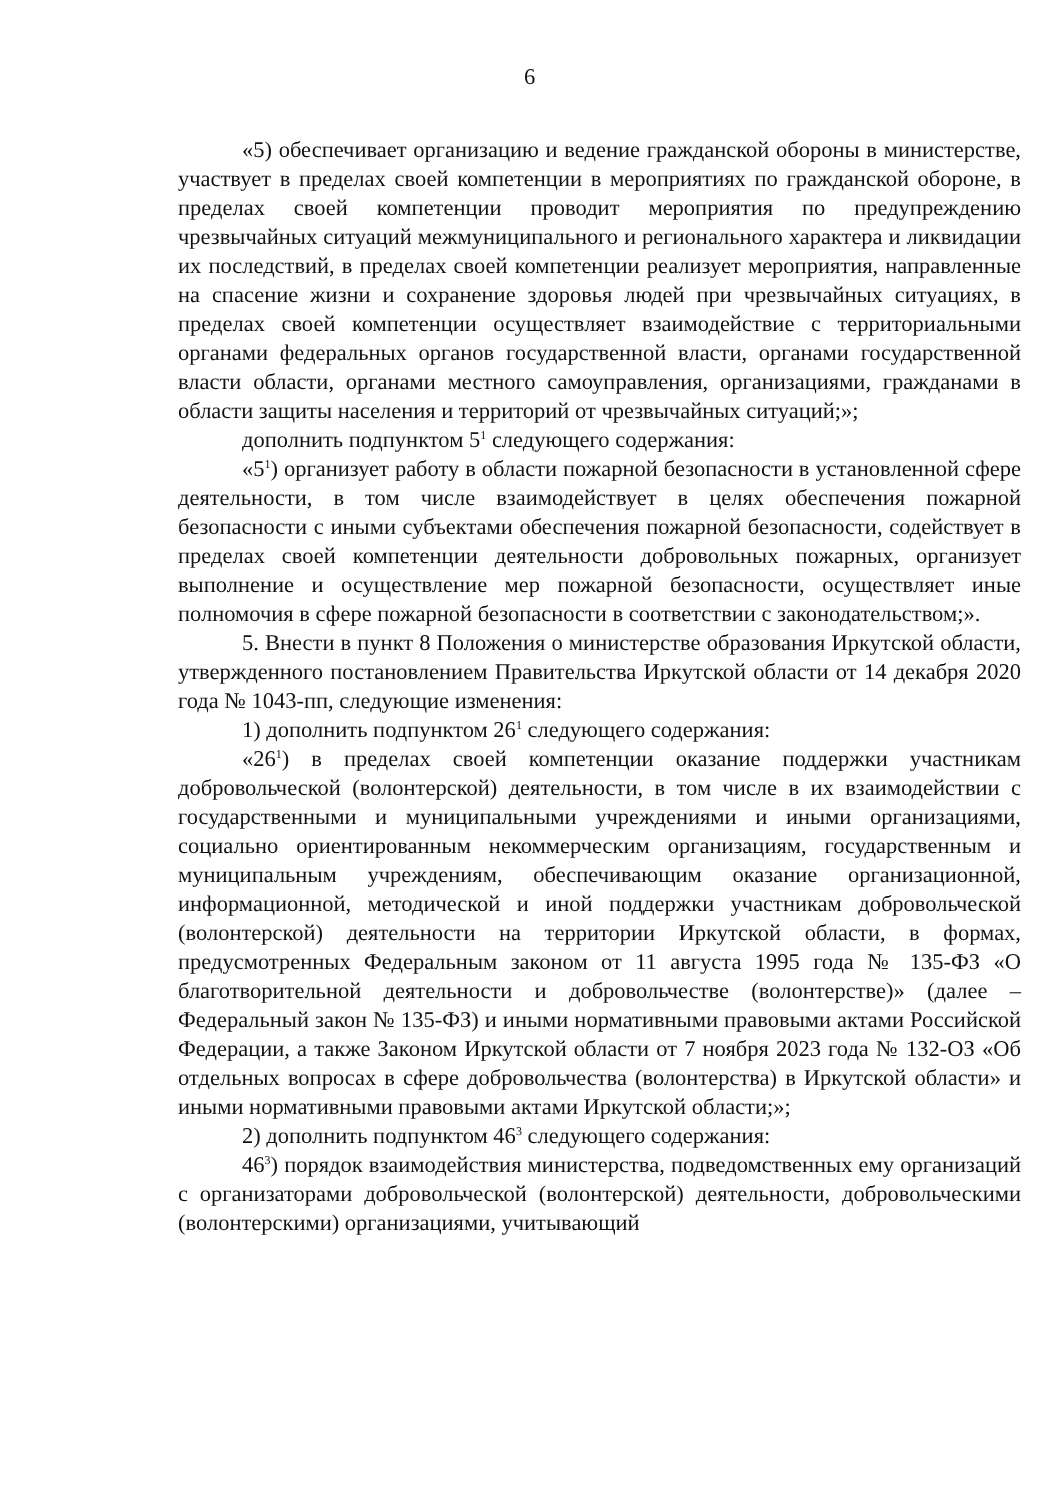6
«5) обеспечивает организацию и ведение гражданской обороны в министерстве, участвует в пределах своей компетенции в мероприятиях по гражданской обороне, в пределах своей компетенции проводит мероприятия по предупреждению чрезвычайных ситуаций межмуниципального и регионального характера и ликвидации их последствий, в пределах своей компетенции реализует мероприятия, направленные на спасение жизни и сохранение здоровья людей при чрезвычайных ситуациях, в пределах своей компетенции осуществляет взаимодействие с территориальными органами федеральных органов государственной власти, органами государственной власти области, органами местного самоуправления, организациями, гражданами в области защиты населения и территорий от чрезвычайных ситуаций;»;
дополнить подпунктом 5<sup>1</sup> следующего содержания:
«5<sup>1</sup>) организует работу в области пожарной безопасности в установленной сфере деятельности, в том числе взаимодействует в целях обеспечения пожарной безопасности с иными субъектами обеспечения пожарной безопасности, содействует в пределах своей компетенции деятельности добровольных пожарных, организует выполнение и осуществление мер пожарной безопасности, осуществляет иные полномочия в сфере пожарной безопасности в соответствии с законодательством;».
5. Внести в пункт 8 Положения о министерстве образования Иркутской области, утвержденного постановлением Правительства Иркутской области от 14 декабря 2020 года № 1043-пп, следующие изменения:
1) дополнить подпунктом 26<sup>1</sup> следующего содержания:
«26<sup>1</sup>) в пределах своей компетенции оказание поддержки участникам добровольческой (волонтерской) деятельности, в том числе в их взаимодействии с государственными и муниципальными учреждениями и иными организациями, социально ориентированным некоммерческим организациям, государственным и муниципальным учреждениям, обеспечивающим оказание организационной, информационной, методической и иной поддержки участникам добровольческой (волонтерской) деятельности на территории Иркутской области, в формах, предусмотренных Федеральным законом от 11 августа 1995 года № 135-ФЗ «О благотворительной деятельности и добровольчестве (волонтерстве)» (далее – Федеральный закон № 135-ФЗ) и иными нормативными правовыми актами Российской Федерации, а также Законом Иркутской области от 7 ноября 2023 года № 132-ОЗ «Об отдельных вопросах в сфере добровольчества (волонтерства) в Иркутской области» и иными нормативными правовыми актами Иркутской области;»;
2) дополнить подпунктом 46<sup>3</sup> следующего содержания:
46<sup>3</sup>) порядок взаимодействия министерства, подведомственных ему организаций с организаторами добровольческой (волонтерской) деятельности, добровольческими (волонтерскими) организациями, учитывающий